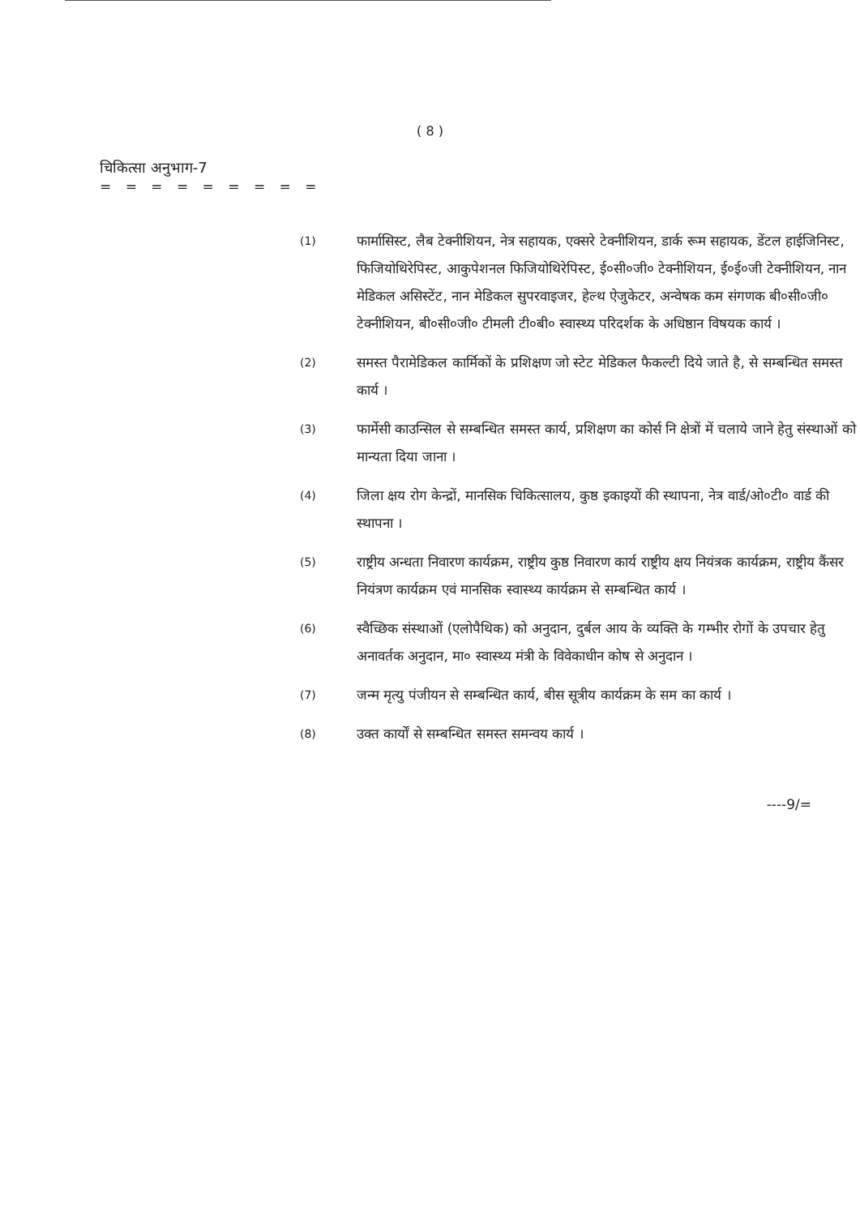( 8 )
चिकित्सा अनुभाग-7
= = = = = = = = =
(1)
फार्मासिस्ट, लैब टेक्नीशियन, नेत्र सहायक, एक्सरे टेक्नीशियन, डार्क रूम सहायक, डेंटल हाईजिनिस्ट, फिजियोथिरेपिस्ट, आकुपेशनल फिजियोथिरेपिस्ट, ई०सी०जी० टेक्नीशियन, ई०ई०जी टेक्नीशियन, नान मेडिकल असिस्टेंट, नान मेडिकल सुपरवाइजर, हेल्थ ऐजुकेटर, अन्वेषक कम संगणक बी०सी०जी० टेक्नीशियन, बी०सी०जी० टीमली टी०बी० स्वास्थ्य परिदर्शक के अधिष्ठान विषयक कार्य ।
(2)
समस्त पैरामेडिकल कार्मिकों के प्रशिक्षण जो स्टेट मेडिकल फैकल्टी दिये जाते है, से सम्बन्धित समस्त कार्य ।
(3)
फार्मेसी काउन्सिल से सम्बन्धित समस्त कार्य, प्रशिक्षण का कोर्स नि क्षेत्रों में चलाये जाने हेतु संस्थाओं को मान्यता दिया जाना ।
(4)
जिला क्षय रोग केन्द्रों, मानसिक चिकित्सालय, कुष्ठ इकाइयों की स्थापना, नेत्र वार्ड/ओ०टी० वार्ड की स्थापना ।
(5)
राष्ट्रीय अन्धता निवारण कार्यक्रम, राष्ट्रीय कुष्ठ निवारण कार्य राष्ट्रीय क्षय नियंत्रक कार्यक्रम, राष्ट्रीय कैंसर नियंत्रण कार्यक्रम एवं मानसिक स्वास्थ्य कार्यक्रम से सम्बन्धित कार्य ।
(6)
स्वैच्छिक संस्थाओं (एलोपैथिक) को अनुदान, दुर्बल आय के व्यक्ति के गम्भीर रोगों के उपचार हेतु अनावर्तक अनुदान, मा० स्वास्थ्य मंत्री के विवेकाधीन कोष से अनुदान ।
(7)
जन्म मृत्यु पंजीयन से सम्बन्धित कार्य, बीस सूत्रीय कार्यक्रम के सम का कार्य ।
(8)
उक्त कार्यों से सम्बन्धित समस्त समन्वय कार्य ।
----9/=